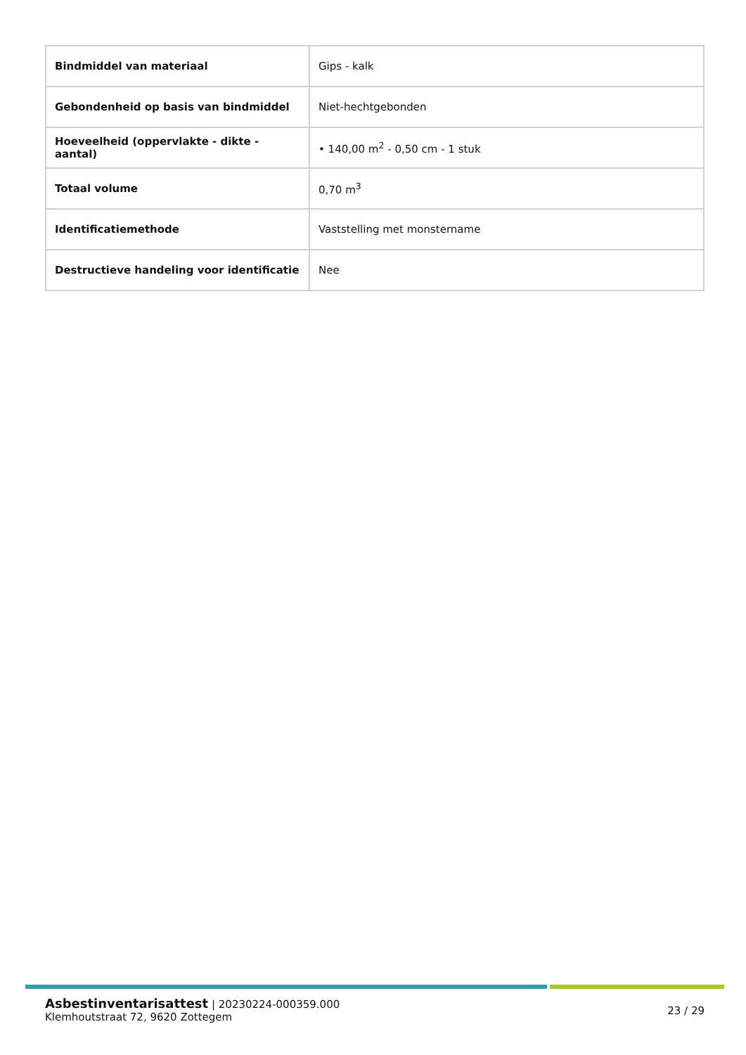| Bindmiddel van materiaal | Gips - kalk |
| Gebondenheid op basis van bindmiddel | Niet-hechtgebonden |
| Hoeveelheid (oppervlakte - dikte - aantal) | • 140,00 m<sup>2</sup> - 0,50 cm - 1 stuk |
| Totaal volume | 0,70 m<sup>3</sup> |
| Identificatiemethode | Vaststelling met monstername |
| Destructieve handeling voor identificatie | Nee |
Asbestinventarisattest | 20230224-000359.000
Klemhoutstraat 72, 9620 Zottegem
23 / 29